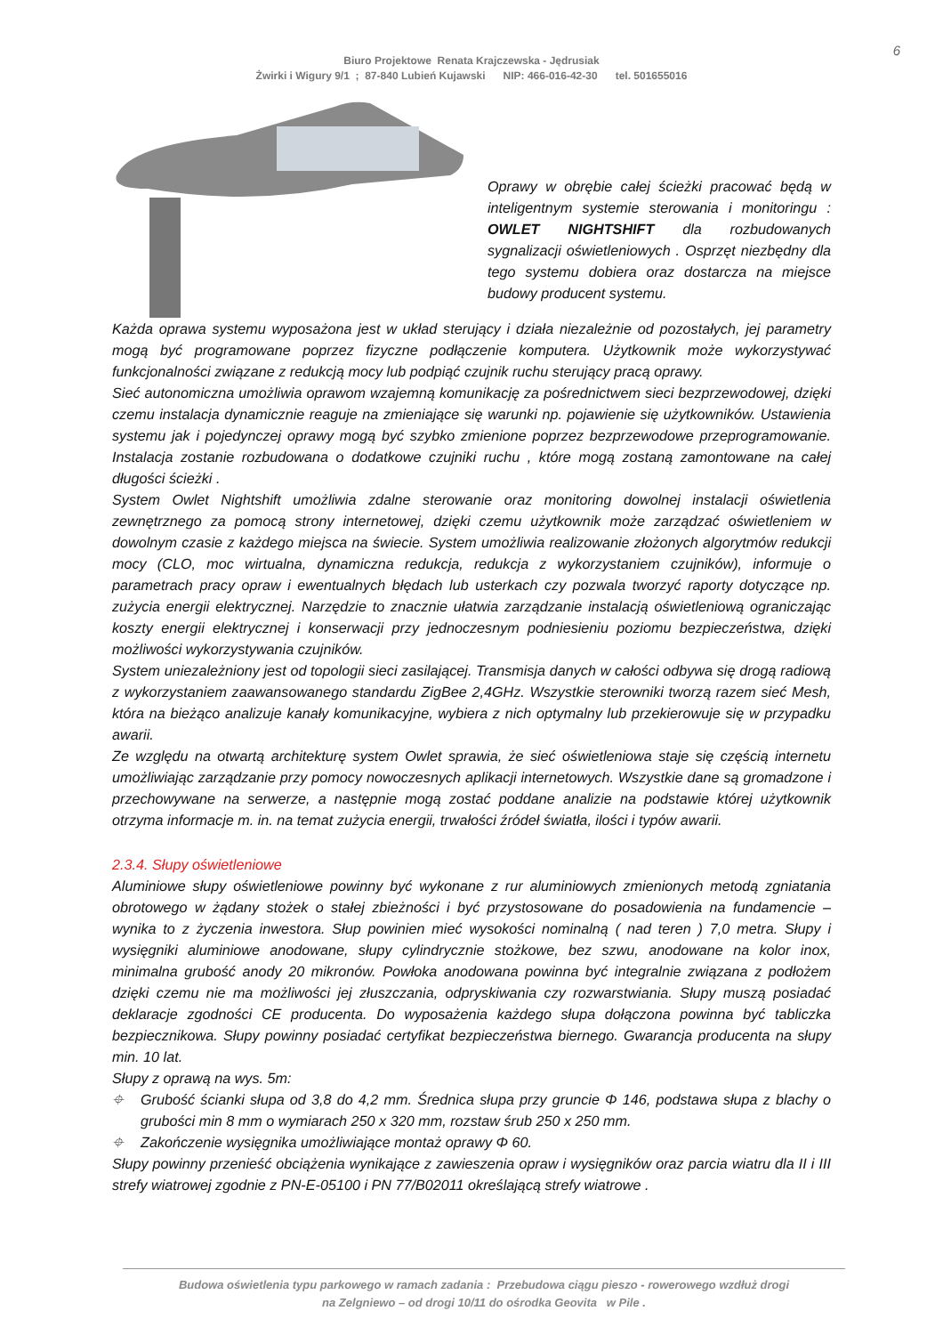6
Biuro Projektowe Renata Krajczewska - Jędrusiak
Żwirki i Wigury 9/1 ; 87-840 Lubień Kujawski NIP: 466-016-42-30 tel. 501655016
Oprawy w obrębie całej ścieżki pracować będą w inteligentnym systemie sterowania i monitoringu : OWLET NIGHTSHIFT dla rozbudowanych sygnalizacji oświetleniowych . Osprzęt niezbędny dla tego systemu dobiera oraz dostarcza na miejsce budowy producent systemu.
Każda oprawa systemu wyposażona jest w układ sterujący i działa niezależnie od pozostałych, jej parametry mogą być programowane poprzez fizyczne podłączenie komputera. Użytkownik może wykorzystywać funkcjonalności związane z redukcją mocy lub podpiąć czujnik ruchu sterujący pracą oprawy.
Sieć autonomiczna umożliwia oprawom wzajemną komunikację za pośrednictwem sieci bezprzewodowej, dzięki czemu instalacja dynamicznie reaguje na zmieniające się warunki np. pojawienie się użytkowników. Ustawienia systemu jak i pojedynczej oprawy mogą być szybko zmienione poprzez bezprzewodowe przeprogramowanie. Instalacja zostanie rozbudowana o dodatkowe czujniki ruchu , które mogą zostaną zamontowane na całej długości ścieżki .
System Owlet Nightshift umożliwia zdalne sterowanie oraz monitoring dowolnej instalacji oświetlenia zewnętrznego za pomocą strony internetowej, dzięki czemu użytkownik może zarządzać oświetleniem w dowolnym czasie z każdego miejsca na świecie. System umożliwia realizowanie złożonych algorytmów redukcji mocy (CLO, moc wirtualna, dynamiczna redukcja, redukcja z wykorzystaniem czujników), informuje o parametrach pracy opraw i ewentualnych błędach lub usterkach czy pozwala tworzyć raporty dotyczące np. zużycia energii elektrycznej. Narzędzie to znacznie ułatwia zarządzanie instalacją oświetleniową ograniczając koszty energii elektrycznej i konserwacji przy jednoczesnym podniesieniu poziomu bezpieczeństwa, dzięki możliwości wykorzystywania czujników.
System uniezależniony jest od topologii sieci zasilającej. Transmisja danych w całości odbywa się drogą radiową z wykorzystaniem zaawansowanego standardu ZigBee 2,4GHz. Wszystkie sterowniki tworzą razem sieć Mesh, która na bieżąco analizuje kanały komunikacyjne, wybiera z nich optymalny lub przekierowuje się w przypadku awarii.
Ze względu na otwartą architekturę system Owlet sprawia, że sieć oświetleniowa staje się częścią internetu umożliwiając zarządzanie przy pomocy nowoczesnych aplikacji internetowych. Wszystkie dane są gromadzone i przechowywane na serwerze, a następnie mogą zostać poddane analizie na podstawie której użytkownik otrzyma informacje m. in. na temat zużycia energii, trwałości źródeł światła, ilości i typów awarii.
2.3.4. Słupy oświetleniowe
Aluminiowe słupy oświetleniowe powinny być wykonane z rur aluminiowych zmienionych metodą zgniatania obrotowego w żądany stożek o stałej zbieżności i być przystosowane do posadowienia na fundamencie – wynika to z życzenia inwestora. Słup powinien mieć wysokości nominalną ( nad teren ) 7,0 metra. Słupy i wysięgniki aluminiowe anodowane, słupy cylindrycznie stożkowe, bez szwu, anodowane na kolor inox, minimalna grubość anody 20 mikronów. Powłoka anodowana powinna być integralnie związana z podłożem dzięki czemu nie ma możliwości jej złuszczania, odpryskiwania czy rozwarstwiania. Słupy muszą posiadać deklaracje zgodności CE producenta. Do wyposażenia każdego słupa dołączona powinna być tabliczka bezpiecznikowa. Słupy powinny posiadać certyfikat bezpieczeństwa biernego. Gwarancja producenta na słupy min. 10 lat.
Słupy z oprawą na wys. 5m:
⌖ Grubość ścianki słupa od 3,8 do 4,2 mm. Średnica słupa przy gruncie Φ 146, podstawa słupa z blachy o grubości min 8 mm o wymiarach 250 x 320 mm, rozstaw śrub 250 x 250 mm.
⌖ Zakończenie wysięgnika umożliwiające montaż oprawy Φ 60.
Słupy powinny przenieść obciążenia wynikające z zawieszenia opraw i wysięgników oraz parcia wiatru dla II i III strefy wiatrowej zgodnie z PN-E-05100 i PN 77/B02011 określającą strefy wiatrowe .
Budowa oświetlenia typu parkowego w ramach zadania : Przebudowa ciągu pieszo - rowerowego wzdłuż drogi
na Zelgniewo – od drogi 10/11 do ośrodka Geovita w Pile .